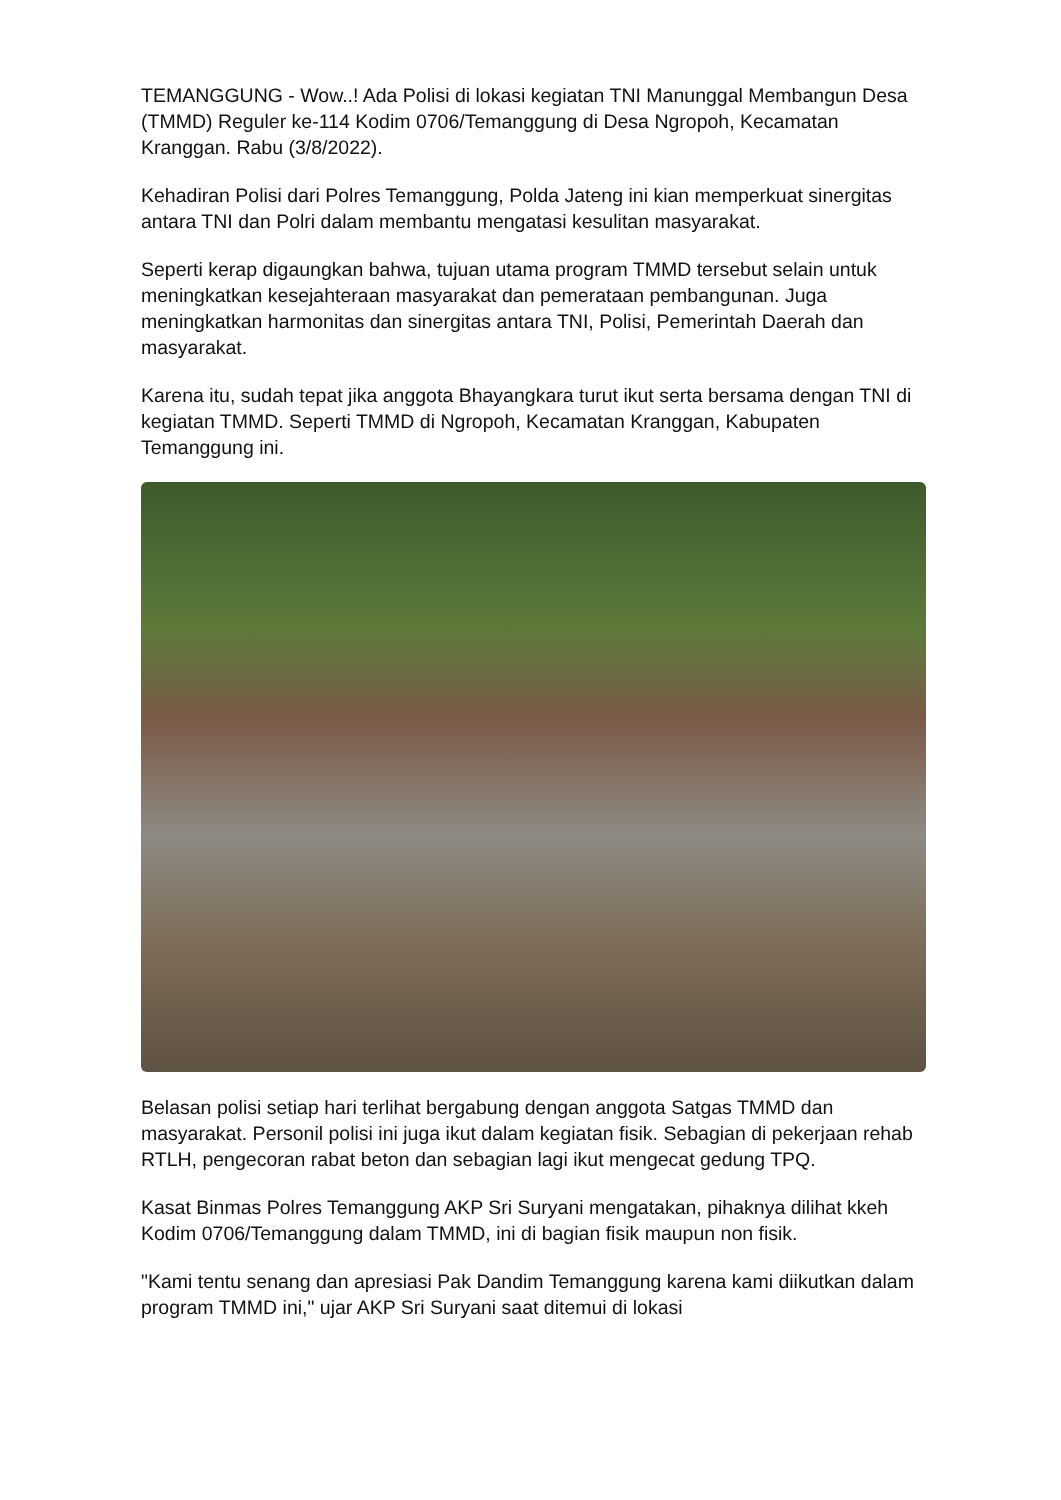TEMANGGUNG - Wow..! Ada Polisi di lokasi kegiatan TNI Manunggal Membangun Desa (TMMD) Reguler ke-114 Kodim 0706/Temanggung di Desa Ngropoh, Kecamatan Kranggan. Rabu (3/8/2022).
Kehadiran Polisi dari Polres Temanggung, Polda Jateng ini kian memperkuat sinergitas antara TNI dan Polri dalam membantu mengatasi kesulitan masyarakat.
Seperti kerap digaungkan bahwa, tujuan utama program TMMD tersebut selain untuk meningkatkan kesejahteraan masyarakat dan pemerataan pembangunan. Juga meningkatkan harmonitas dan sinergitas antara TNI, Polisi, Pemerintah Daerah dan masyarakat.
Karena itu, sudah tepat jika anggota Bhayangkara turut ikut serta bersama dengan TNI di kegiatan TMMD. Seperti TMMD di Ngropoh, Kecamatan Kranggan, Kabupaten Temanggung ini.
Belasan polisi setiap hari terlihat bergabung dengan anggota Satgas TMMD dan masyarakat. Personil polisi ini juga ikut dalam kegiatan fisik. Sebagian di pekerjaan rehab RTLH, pengecoran rabat beton dan sebagian lagi ikut mengecat gedung TPQ.
Kasat Binmas Polres Temanggung AKP Sri Suryani mengatakan, pihaknya dilihat kkeh Kodim 0706/Temanggung dalam TMMD, ini di bagian fisik maupun non fisik.
"Kami tentu senang dan apresiasi Pak Dandim Temanggung karena kami diikutkan dalam program TMMD ini," ujar AKP Sri Suryani saat ditemui di lokasi